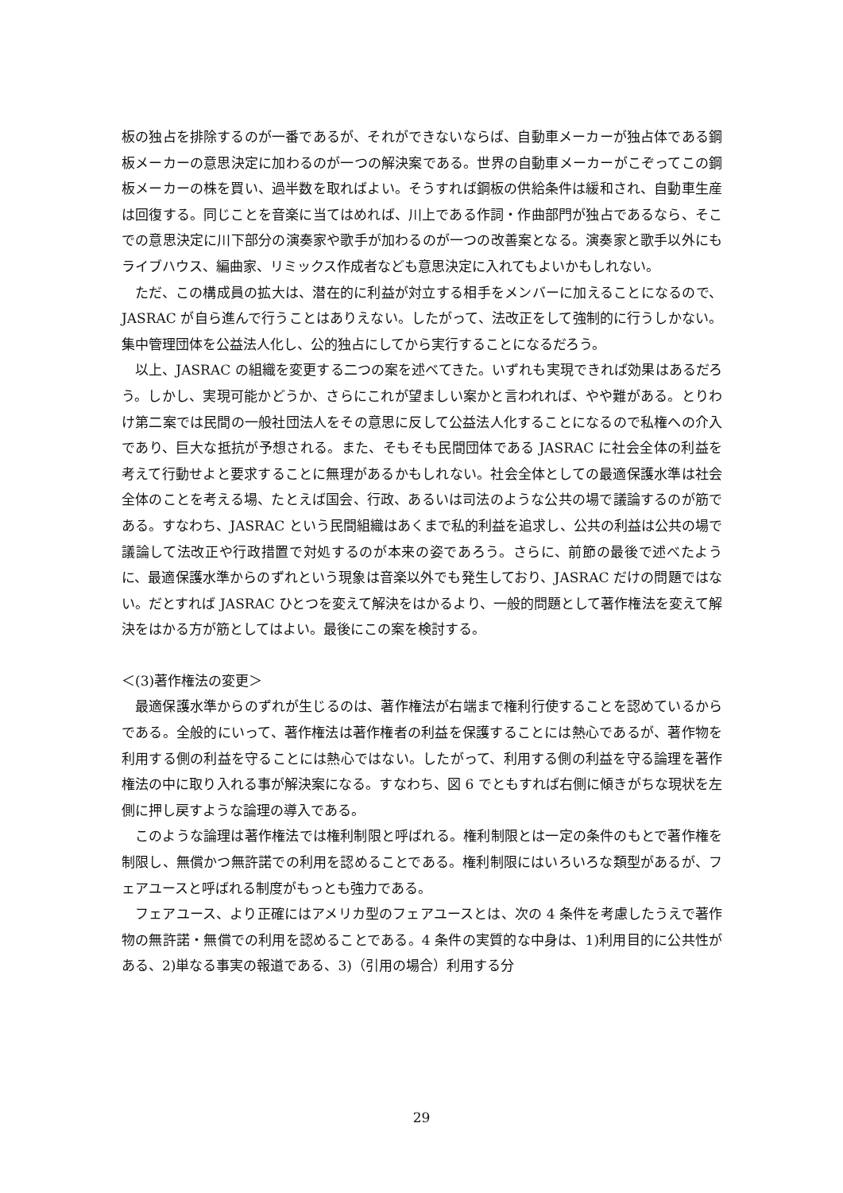板の独占を排除するのが一番であるが、それができないならば、自動車メーカーが独占体である鋼板メーカーの意思決定に加わるのが一つの解決案である。世界の自動車メーカーがこぞってこの鋼板メーカーの株を買い、過半数を取ればよい。そうすれば鋼板の供給条件は緩和され、自動車生産は回復する。同じことを音楽に当てはめれば、川上である作詞・作曲部門が独占であるなら、そこでの意思決定に川下部分の演奏家や歌手が加わるのが一つの改善案となる。演奏家と歌手以外にもライブハウス、編曲家、リミックス作成者なども意思決定に入れてもよいかもしれない。
ただ、この構成員の拡大は、潜在的に利益が対立する相手をメンバーに加えることになるので、JASRAC が自ら進んで行うことはありえない。したがって、法改正をして強制的に行うしかない。集中管理団体を公益法人化し、公的独占にしてから実行することになるだろう。
以上、JASRAC の組織を変更する二つの案を述べてきた。いずれも実現できれば効果はあるだろう。しかし、実現可能かどうか、さらにこれが望ましい案かと言われれば、やや難がある。とりわけ第二案では民間の一般社団法人をその意思に反して公益法人化することになるので私権への介入であり、巨大な抵抗が予想される。また、そもそも民間団体である JASRAC に社会全体の利益を考えて行動せよと要求することに無理があるかもしれない。社会全体としての最適保護水準は社会全体のことを考える場、たとえば国会、行政、あるいは司法のような公共の場で議論するのが筋である。すなわち、JASRAC という民間組織はあくまで私的利益を追求し、公共の利益は公共の場で議論して法改正や行政措置で対処するのが本来の姿であろう。さらに、前節の最後で述べたように、最適保護水準からのずれという現象は音楽以外でも発生しており、JASRAC だけの問題ではない。だとすれば JASRAC ひとつを変えて解決をはかるより、一般的問題として著作権法を変えて解決をはかる方が筋としてはよい。最後にこの案を検討する。
＜(3)著作権法の変更＞
最適保護水準からのずれが生じるのは、著作権法が右端まで権利行使することを認めているからである。全般的にいって、著作権法は著作権者の利益を保護することには熱心であるが、著作物を利用する側の利益を守ることには熱心ではない。したがって、利用する側の利益を守る論理を著作権法の中に取り入れる事が解決案になる。すなわち、図 6 でともすれば右側に傾きがちな現状を左側に押し戻すような論理の導入である。
このような論理は著作権法では権利制限と呼ばれる。権利制限とは一定の条件のもとで著作権を制限し、無償かつ無許諾での利用を認めることである。権利制限にはいろいろな類型があるが、フェアユースと呼ばれる制度がもっとも強力である。
フェアユース、より正確にはアメリカ型のフェアユースとは、次の 4 条件を考慮したうえで著作物の無許諾・無償での利用を認めることである。4 条件の実質的な中身は、1)利用目的に公共性がある、2)単なる事実の報道である、3)（引用の場合）利用する分
29